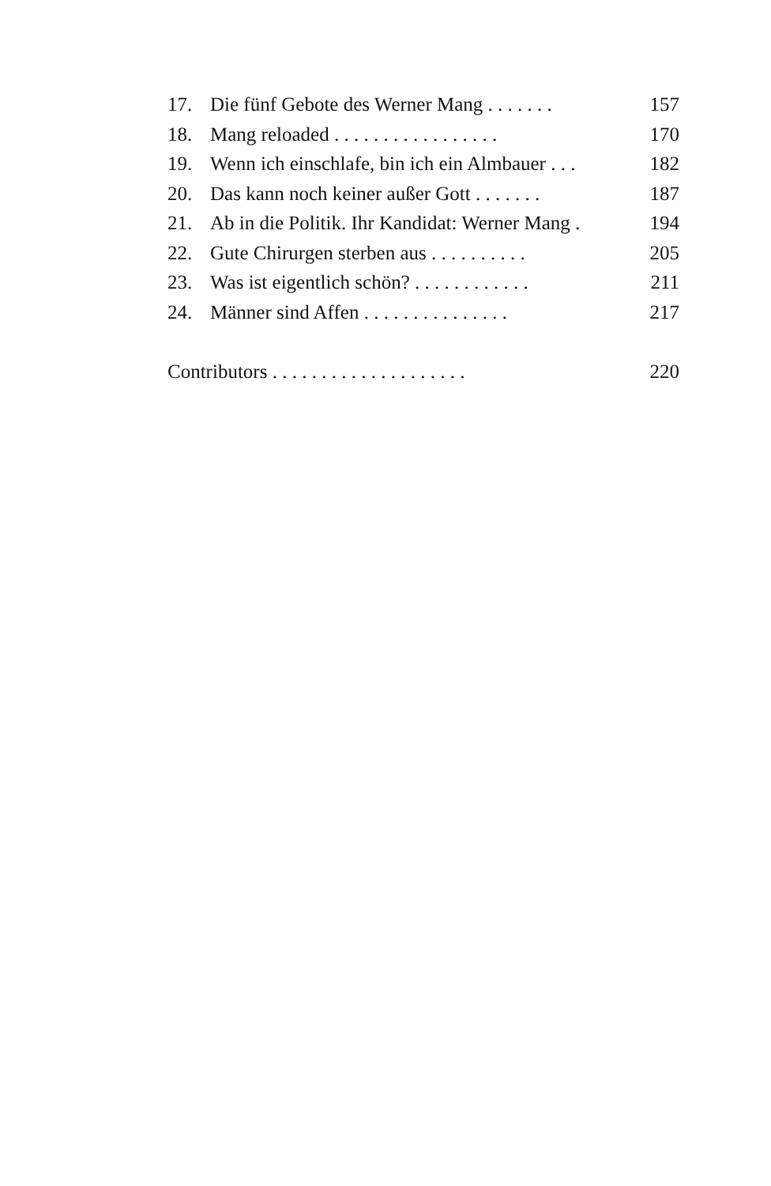17. Die fünf Gebote des Werner Mang . . . . . . . 157
18. Mang reloaded . . . . . . . . . . . . . . . . . 170
19. Wenn ich einschlafe, bin ich ein Almbauer . . . 182
20. Das kann noch keiner außer Gott . . . . . . . 187
21. Ab in die Politik. Ihr Kandidat: Werner Mang . 194
22. Gute Chirurgen sterben aus . . . . . . . . . . 205
23. Was ist eigentlich schön? . . . . . . . . . . . . 211
24. Männer sind Affen . . . . . . . . . . . . . . . 217
Contributors . . . . . . . . . . . . . . . . . . . . 220